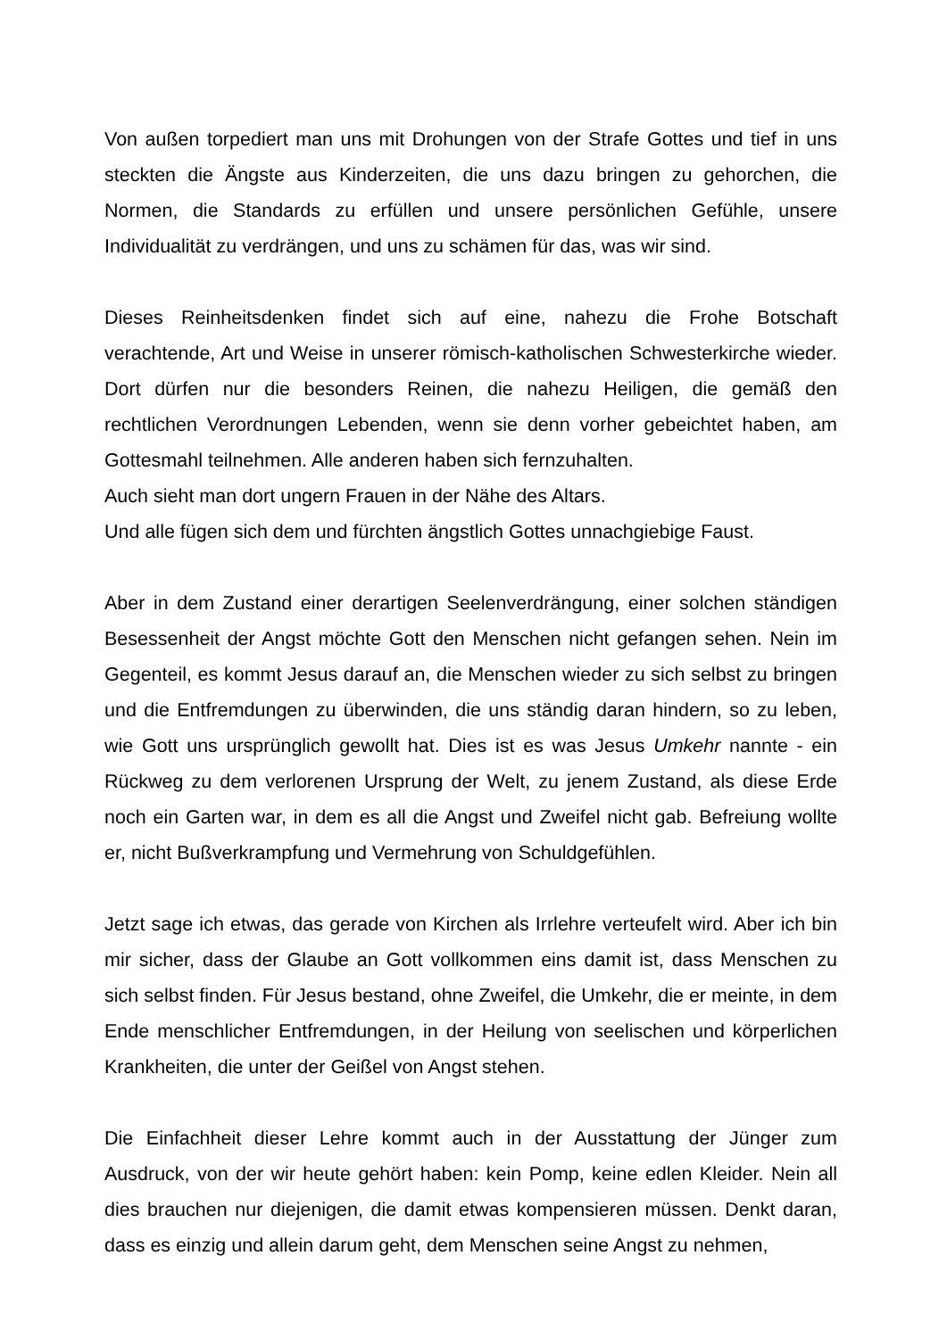Von außen torpediert man uns mit Drohungen von der Strafe Gottes und tief in uns steckten die Ängste aus Kinderzeiten, die uns dazu bringen zu gehorchen, die Normen, die Standards zu erfüllen und unsere persönlichen Gefühle, unsere Individualität zu verdrängen, und uns zu schämen für das, was wir sind.
Dieses Reinheitsdenken findet sich auf eine, nahezu die Frohe Botschaft verachtende, Art und Weise in unserer römisch-katholischen Schwesterkirche wieder. Dort dürfen nur die besonders Reinen, die nahezu Heiligen, die gemäß den rechtlichen Verordnungen Lebenden, wenn sie denn vorher gebeichtet haben, am Gottesmahl teilnehmen. Alle anderen haben sich fernzuhalten.
Auch sieht man dort ungern Frauen in der Nähe des Altars.
Und alle fügen sich dem und fürchten ängstlich Gottes unnachgiebige Faust.
Aber in dem Zustand einer derartigen Seelenverdrängung, einer solchen ständigen Besessenheit der Angst möchte Gott den Menschen nicht gefangen sehen. Nein im Gegenteil, es kommt Jesus darauf an, die Menschen wieder zu sich selbst zu bringen und die Entfremdungen zu überwinden, die uns ständig daran hindern, so zu leben, wie Gott uns ursprünglich gewollt hat. Dies ist es was Jesus Umkehr nannte - ein Rückweg zu dem verlorenen Ursprung der Welt, zu jenem Zustand, als diese Erde noch ein Garten war, in dem es all die Angst und Zweifel nicht gab. Befreiung wollte er, nicht Bußverkrampfung und Vermehrung von Schuldgefühlen.
Jetzt sage ich etwas, das gerade von Kirchen als Irrlehre verteufelt wird. Aber ich bin mir sicher, dass der Glaube an Gott vollkommen eins damit ist, dass Menschen zu sich selbst finden. Für Jesus bestand, ohne Zweifel, die Umkehr, die er meinte, in dem Ende menschlicher Entfremdungen, in der Heilung von seelischen und körperlichen Krankheiten, die unter der Geißel von Angst stehen.
Die Einfachheit dieser Lehre kommt auch in der Ausstattung der Jünger zum Ausdruck, von der wir heute gehört haben: kein Pomp, keine edlen Kleider. Nein all dies brauchen nur diejenigen, die damit etwas kompensieren müssen. Denkt daran, dass es einzig und allein darum geht, dem Menschen seine Angst zu nehmen,